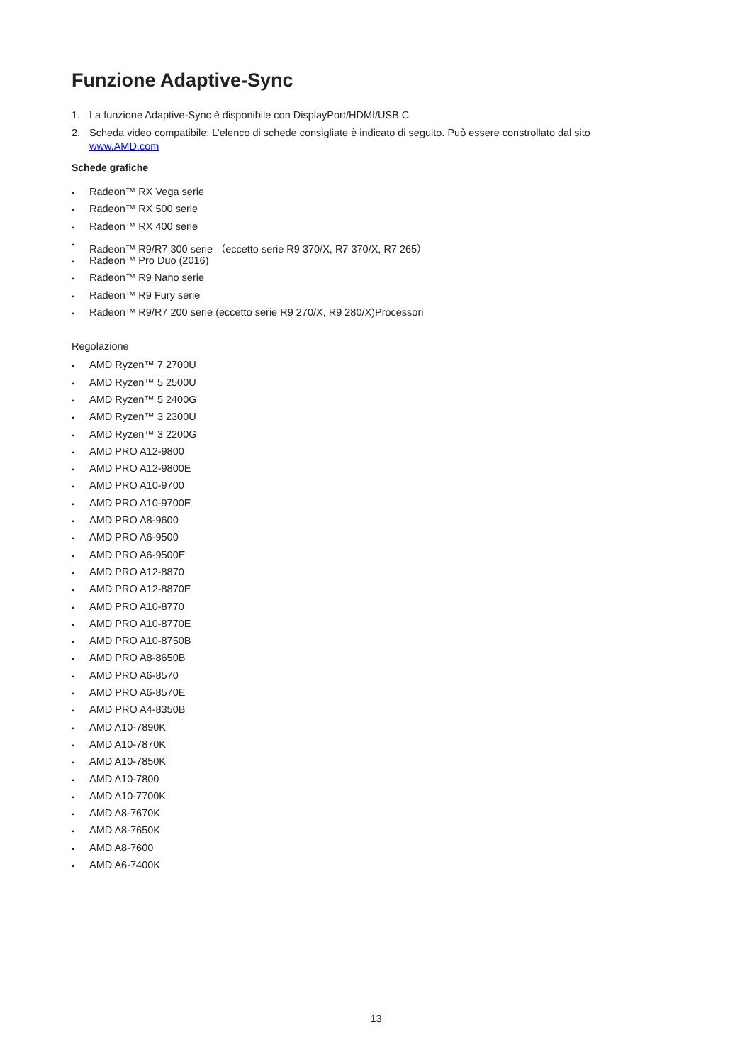Funzione Adaptive-Sync
1. La funzione Adaptive-Sync è disponibile con DisplayPort/HDMI/USB C
2. Scheda video compatibile: L’elenco di schede consigliate è indicato di seguito. Può essere constrollato dal sito www.AMD.com
Schede grafiche
▪ Radeon™ RX Vega serie
▪ Radeon™ RX 500 serie
▪ Radeon™ RX 400 serie
▪ Radeon™ R9/R7 300 serie （eccetto serie R9 370/X, R7 370/X, R7 265）
▪ Radeon™ Pro Duo (2016)
▪ Radeon™ R9 Nano serie
▪ Radeon™ R9 Fury serie
▪ Radeon™ R9/R7 200 serie (eccetto serie R9 270/X, R9 280/X)Processori
Regolazione
▪ AMD Ryzen™ 7 2700U
▪ AMD Ryzen™ 5 2500U
▪ AMD Ryzen™ 5 2400G
▪ AMD Ryzen™ 3 2300U
▪ AMD Ryzen™ 3 2200G
▪ AMD PRO A12-9800
▪ AMD PRO A12-9800E
▪ AMD PRO A10-9700
▪ AMD PRO A10-9700E
▪ AMD PRO A8-9600
▪ AMD PRO A6-9500
▪ AMD PRO A6-9500E
▪ AMD PRO A12-8870
▪ AMD PRO A12-8870E
▪ AMD PRO A10-8770
▪ AMD PRO A10-8770E
▪ AMD PRO A10-8750B
▪ AMD PRO A8-8650B
▪ AMD PRO A6-8570
▪ AMD PRO A6-8570E
▪ AMD PRO A4-8350B
▪ AMD A10-7890K
▪ AMD A10-7870K
▪ AMD A10-7850K
▪ AMD A10-7800
▪ AMD A10-7700K
▪ AMD A8-7670K
▪ AMD A8-7650K
▪ AMD A8-7600
▪ AMD A6-7400K
13